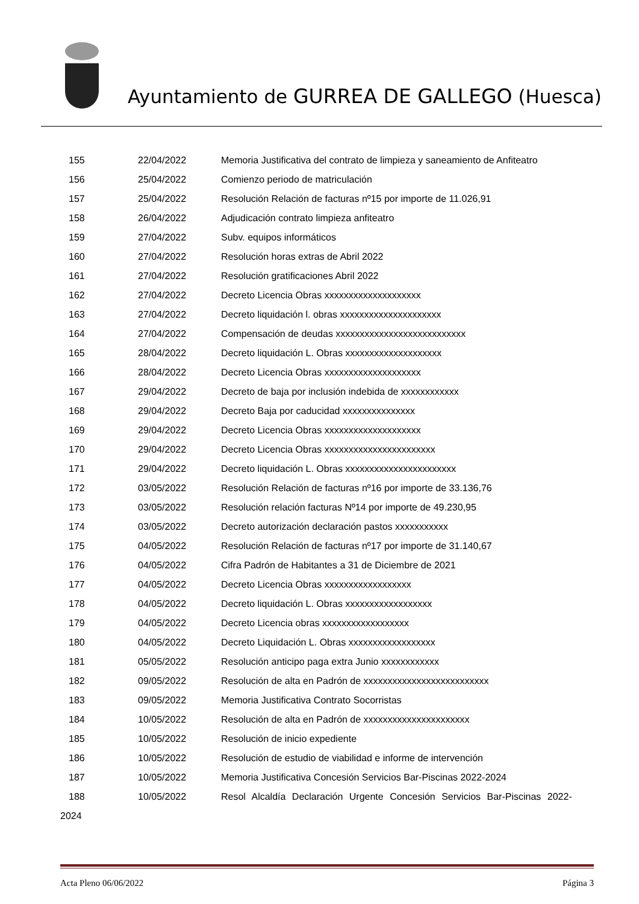Ayuntamiento de GURREA DE GALLEGO (Huesca)
| 155 | 22/04/2022 | Memoria Justificativa del contrato de limpieza y saneamiento de Anfiteatro |
| 156 | 25/04/2022 | Comienzo periodo de matriculación |
| 157 | 25/04/2022 | Resolución Relación de facturas nº15 por importe de 11.026,91 |
| 158 | 26/04/2022 | Adjudicación contrato limpieza anfiteatro |
| 159 | 27/04/2022 | Subv. equipos informáticos |
| 160 | 27/04/2022 | Resolución horas extras de Abril 2022 |
| 161 | 27/04/2022 | Resolución gratificaciones Abril 2022 |
| 162 | 27/04/2022 | Decreto Licencia Obras xxxxxxxxxxxxxxxxxxxx |
| 163 | 27/04/2022 | Decreto liquidación l. obras xxxxxxxxxxxxxxxxxxxxx |
| 164 | 27/04/2022 | Compensación de deudas xxxxxxxxxxxxxxxxxxxxxxxxxxx |
| 165 | 28/04/2022 | Decreto liquidación L. Obras xxxxxxxxxxxxxxxxxxxx |
| 166 | 28/04/2022 | Decreto Licencia Obras xxxxxxxxxxxxxxxxxxxx |
| 167 | 29/04/2022 | Decreto de baja por inclusión indebida de xxxxxxxxxxxx |
| 168 | 29/04/2022 | Decreto Baja por caducidad xxxxxxxxxxxxxxx |
| 169 | 29/04/2022 | Decreto Licencia Obras xxxxxxxxxxxxxxxxxxxx |
| 170 | 29/04/2022 | Decreto Licencia Obras xxxxxxxxxxxxxxxxxxxxxxx |
| 171 | 29/04/2022 | Decreto liquidación L. Obras xxxxxxxxxxxxxxxxxxxxxxx |
| 172 | 03/05/2022 | Resolución Relación de facturas nº16 por importe de 33.136,76 |
| 173 | 03/05/2022 | Resolución relación facturas Nº14 por importe de 49.230,95 |
| 174 | 03/05/2022 | Decreto autorización declaración pastos xxxxxxxxxxx |
| 175 | 04/05/2022 | Resolución Relación de facturas nº17 por importe de 31.140,67 |
| 176 | 04/05/2022 | Cifra Padrón de Habitantes a 31 de Diciembre de 2021 |
| 177 | 04/05/2022 | Decreto Licencia Obras xxxxxxxxxxxxxxxxxx |
| 178 | 04/05/2022 | Decreto liquidación L. Obras xxxxxxxxxxxxxxxxxx |
| 179 | 04/05/2022 | Decreto Licencia obras xxxxxxxxxxxxxxxxxx |
| 180 | 04/05/2022 | Decreto Liquidación L. Obras xxxxxxxxxxxxxxxxxx |
| 181 | 05/05/2022 | Resolución anticipo paga extra Junio xxxxxxxxxxxx |
| 182 | 09/05/2022 | Resolución de alta en Padrón de xxxxxxxxxxxxxxxxxxxxxxxxxx |
| 183 | 09/05/2022 | Memoria Justificativa Contrato Socorristas |
| 184 | 10/05/2022 | Resolución de alta en Padrón de xxxxxxxxxxxxxxxxxxxxxx |
| 185 | 10/05/2022 | Resolución de inicio expediente |
| 186 | 10/05/2022 | Resolución de estudio de viabilidad e informe de intervención |
| 187 | 10/05/2022 | Memoria Justificativa Concesión Servicios Bar-Piscinas 2022-2024 |
| 188 | 10/05/2022 | Resol Alcaldía Declaración Urgente Concesión Servicios Bar-Piscinas 2022- |
2024
Acta Pleno 06/06/2022 Página 3